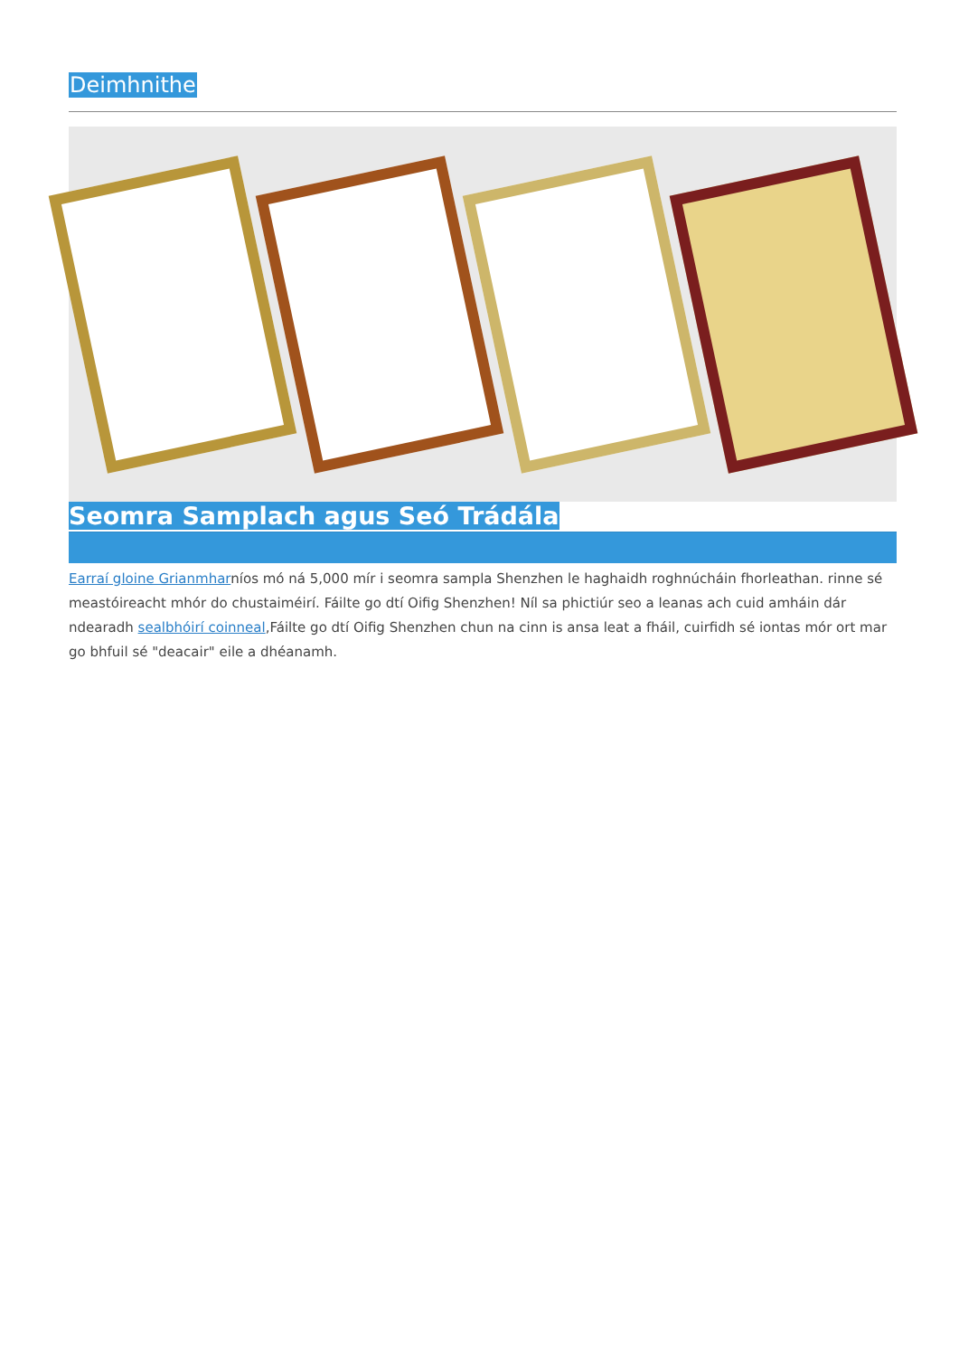Deimhnithe
Seomra Samplach agus Seó Trádála
Earraí gloine Grianmharníos mó ná 5,000 mír i seomra sampla Shenzhen le haghaidh roghnúcháin fhorleathan. rinne sé meastóireacht mhór do chustaiméirí. Fáilte go dtí Oifig Shenzhen! Níl sa phictiúr seo a leanas ach cuid amháin dár ndearadh sealbhóirí coinneal,Fáilte go dtí Oifig Shenzhen chun na cinn is ansa leat a fháil, cuirfidh sé iontas mór ort mar go bhfuil sé "deacair" eile a dhéanamh.